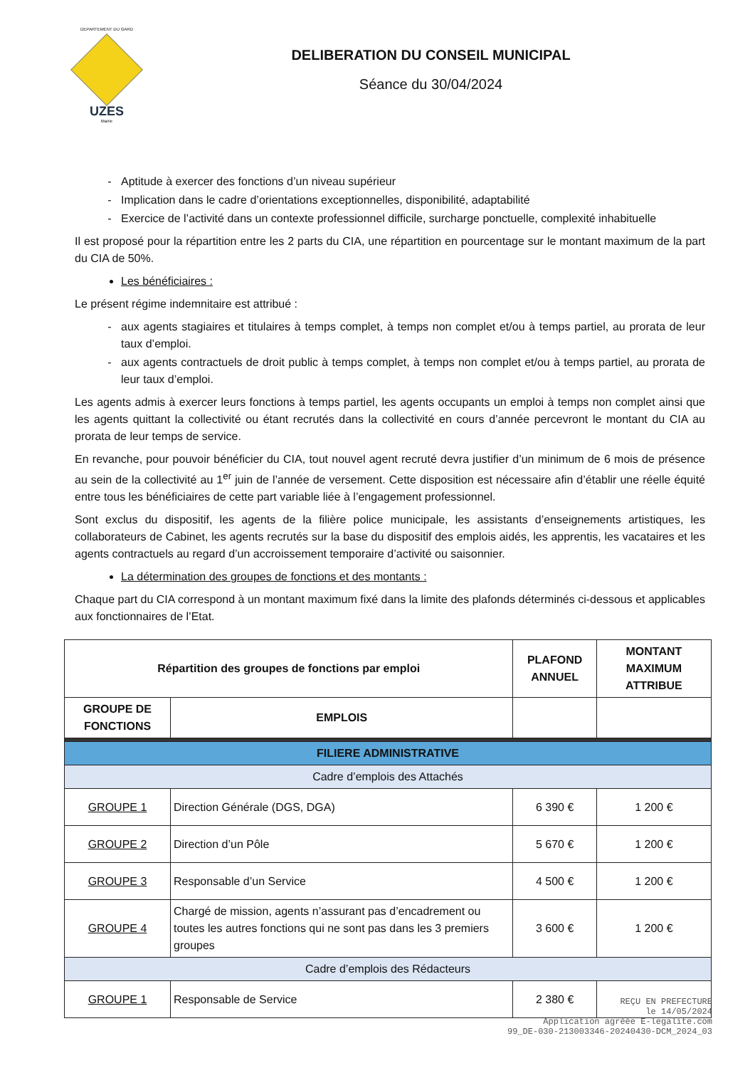DEPARTEMENT DU GARD
UZES
Mairie
DELIBERATION DU CONSEIL MUNICIPAL
Séance du 30/04/2024
Aptitude à exercer des fonctions d’un niveau supérieur
Implication dans le cadre d’orientations exceptionnelles, disponibilité, adaptabilité
Exercice de l’activité dans un contexte professionnel difficile, surcharge ponctuelle, complexité inhabituelle
Il est proposé pour la répartition entre les 2 parts du CIA, une répartition en pourcentage sur le montant maximum de la part du CIA de 50%.
Les bénéficiaires :
Le présent régime indemnitaire est attribué :
aux agents stagiaires et titulaires à temps complet, à temps non complet et/ou à temps partiel, au prorata de leur taux d’emploi.
aux agents contractuels de droit public à temps complet, à temps non complet et/ou à temps partiel, au prorata de leur taux d’emploi.
Les agents admis à exercer leurs fonctions à temps partiel, les agents occupants un emploi à temps non complet ainsi que les agents quittant la collectivité ou étant recrutés dans la collectivité en cours d’année percevront le montant du CIA au prorata de leur temps de service.
En revanche, pour pouvoir bénéficier du CIA, tout nouvel agent recruté devra justifier d’un minimum de 6 mois de présence au sein de la collectivité au 1<sup>er</sup> juin de l’année de versement. Cette disposition est nécessaire afin d’établir une réelle équité entre tous les bénéficiaires de cette part variable liée à l’engagement professionnel.
Sont exclus du dispositif, les agents de la filière police municipale, les assistants d’enseignements artistiques, les collaborateurs de Cabinet, les agents recrutés sur la base du dispositif des emplois aidés, les apprentis, les vacataires et les agents contractuels au regard d’un accroissement temporaire d’activité ou saisonnier.
La détermination des groupes de fonctions et des montants :
Chaque part du CIA correspond à un montant maximum fixé dans la limite des plafonds déterminés ci-dessous et applicables aux fonctionnaires de l’Etat.
| Répartition des groupes de fonctions par emploi | | PLAFOND ANNUEL | MONTANT MAXIMUM ATTRIBUE |
| --- | --- | --- | --- |
| GROUPE DE FONCTIONS | EMPLOIS | | |
| FILIERE ADMINISTRATIVE | | | |
| Cadre d’emplois des Attachés | | | |
| GROUPE 1 | Direction Générale (DGS, DGA) | 6 390 € | 1 200 € |
| GROUPE 2 | Direction d’un Pôle | 5 670 € | 1 200 € |
| GROUPE 3 | Responsable d’un Service | 4 500 € | 1 200 € |
| GROUPE 4 | Chargé de mission, agents n’assurant pas d’encadrement ou toutes les autres fonctions qui ne sont pas dans les 3 premiers groupes | 3 600 € | 1 200 € |
| Cadre d’emplois des Rédacteurs | | | |
| GROUPE 1 | Responsable de Service | 2 380 € | |
REÇU EN PREFECTURE
le 14/05/2024
Application agréée E-legalite.com
99_DE-030-213003346-20240430-DCM_2024_03